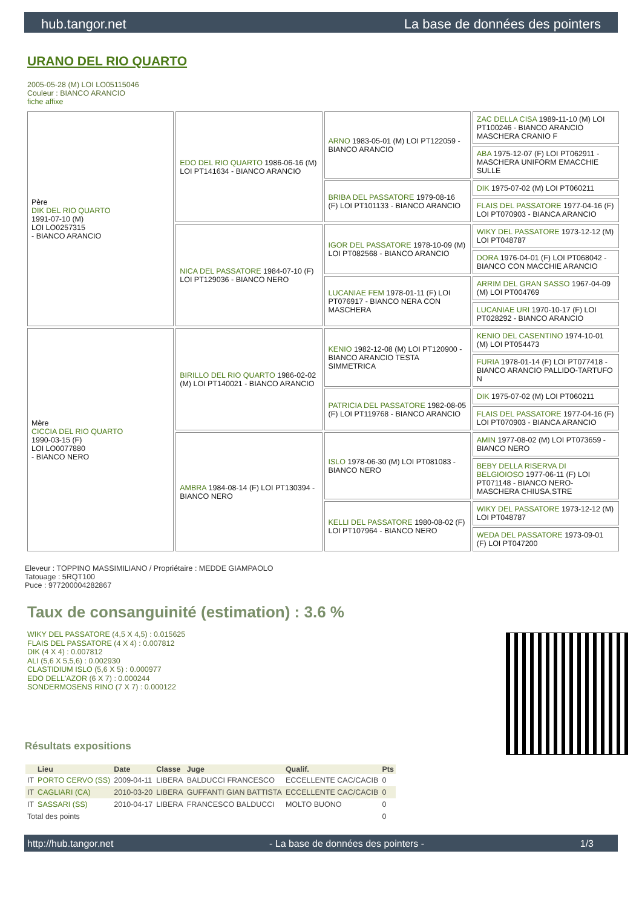hub.tangor.net La base de données des pointers
URANO DEL RIO QUARTO
2005-05-28 (M) LOI LO05115046
Couleur : BIANCO ARANCIO
fiche affixe
| Père DIK DEL RIO QUARTO 1991-07-10 (M) LOI LO0257315 - BIANCO ARANCIO | EDO DEL RIO QUARTO 1986-06-16 (M) LOI PT141634 - BIANCO ARANCIO | ARNO 1983-05-01 (M) LOI PT122059 - BIANCO ARANCIO | ZAC DELLA CISA 1989-11-10 (M) LOI PT100246 - BIANCO ARANCIO MASCHERA CRANIO F |
| | | | ABA 1975-12-07 (F) LOI PT062911 - MASCHERA UNIFORM EMACCHIE SULLE |
| | | BRIBA DEL PASSATORE 1979-08-16 (F) LOI PT101133 - BIANCO ARANCIO | DIK 1975-07-02 (M) LOI PT060211 |
| | | | FLAIS DEL PASSATORE 1977-04-16 (F) LOI PT070903 - BIANCA ARANCIO |
| | NICA DEL PASSATORE 1984-07-10 (F) LOI PT129036 - BIANCO NERO | IGOR DEL PASSATORE 1978-10-09 (M) LOI PT082568 - BIANCO ARANCIO | WIKY DEL PASSATORE 1973-12-12 (M) LOI PT048787 |
| | | | DORA 1976-04-01 (F) LOI PT068042 - BIANCO CON MACCHIE ARANCIO |
| | | LUCANIAE FEM 1978-01-11 (F) LOI PT076917 - BIANCO NERA CON MASCHERA | ARRIM DEL GRAN SASSO 1967-04-09 (M) LOI PT004769 |
| | | | LUCANIAE URI 1970-10-17 (F) LOI PT028292 - BIANCO ARANCIO |
| Mère CICCIA DEL RIO QUARTO 1990-03-15 (F) LOI LO0077880 - BIANCO NERO | BIRILLO DEL RIO QUARTO 1986-02-02 (M) LOI PT140021 - BIANCO ARANCIO | KENIO 1982-12-08 (M) LOI PT120900 - BIANCO ARANCIO TESTA SIMMETRICA | KENIO DEL CASENTINO 1974-10-01 (M) LOI PT054473 |
| | | | FURIA 1978-01-14 (F) LOI PT077418 - BIANCO ARANCIO PALLIDO-TARTUFO N |
| | | PATRICIA DEL PASSATORE 1982-08-05 (F) LOI PT119768 - BIANCO ARANCIO | DIK 1975-07-02 (M) LOI PT060211 |
| | | | FLAIS DEL PASSATORE 1977-04-16 (F) LOI PT070903 - BIANCA ARANCIO |
| | AMBRA 1984-08-14 (F) LOI PT130394 - BIANCO NERO | ISLO 1978-06-30 (M) LOI PT081083 - BIANCO NERO | AMIN 1977-08-02 (M) LOI PT073659 - BIANCO NERO |
| | | | BEBY DELLA RISERVA DI BELGIOIOSO 1977-06-11 (F) LOI PT071148 - BIANCO NERO-MASCHERA CHIUSA,STRE |
| | | KELLI DEL PASSATORE 1980-08-02 (F) LOI PT107964 - BIANCO NERO | WIKY DEL PASSATORE 1973-12-12 (M) LOI PT048787 |
| | | | WEDA DEL PASSATORE 1973-09-01 (F) LOI PT047200 |
Eleveur : TOPPINO MASSIMILIANO / Propriétaire : MEDDE GIAMPAOLO
Tatouage : 5RQT100
Puce : 977200004282867
Taux de consanguinité (estimation) : 3.6 %
WIKY DEL PASSATORE (4,5 X 4,5) : 0.015625
FLAIS DEL PASSATORE (4 X 4) : 0.007812
DIK (4 X 4) : 0.007812
ALI (5,6 X 5,5,6) : 0.002930
CLASTIDIUM ISLO (5,6 X 5) : 0.000977
EDO DELL'AZOR (6 X 7) : 0.000244
SONDERMOSENS RINO (7 X 7) : 0.000122
Résultats expositions
| | Lieu | Date | Classe | Juge | Qualif. | Pts |
| --- | --- | --- | --- | --- | --- | --- |
| IT | PORTO CERVO (SS) | 2009-04-11 | LIBERA | BALDUCCI FRANCESCO | ECCELLENTE CAC/CACIB | 0 |
| IT | CAGLIARI (CA) | 2010-03-20 | LIBERA | GUFFANTI GIAN BATTISTA | ECCELLENTE CAC/CACIB | 0 |
| IT | SASSARI (SS) | 2010-04-17 | LIBERA | FRANCESCO BALDUCCI | MOLTO BUONO | 0 |
| Total des points | | | | | | 0 |
http://hub.tangor.net - La base de données des pointers - 1/3